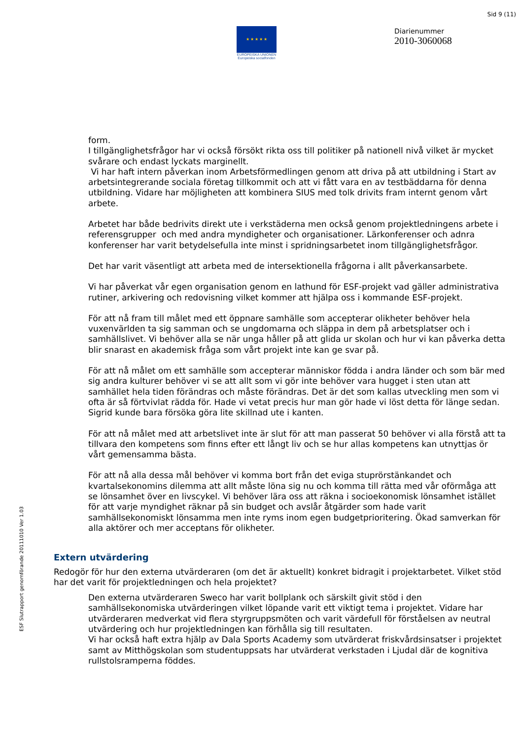Sid 9 (11)
★ ★ ★ ★ ★
EUROPEISKA UNIONEN
Europeiska socialfonden
Diarienummer
2010-3060068
ESF Slutrapport genomförande 20111010 Ver 1.03
form.
I tillgänglighetsfrågor har vi också försökt rikta oss till politiker på nationell nivå vilket är mycket svårare och endast lyckats marginellt.
Vi har haft intern påverkan inom Arbetsförmedlingen genom att driva på att utbildning i Start av arbetsintegrerande sociala företag tillkommit och att vi fått vara en av testbäddarna för denna utbildning. Vidare har möjligheten att kombinera SIUS med tolk drivits fram internt genom vårt arbete.
Arbetet har både bedrivits direkt ute i verkstäderna men också genom projektledningens arbete i referensgrupper och med andra myndigheter och organisationer. Lärkonferenser och adnra konferenser har varit betydelsefulla inte minst i spridningsarbetet inom tillgänglighetsfrågor.
Det har varit väsentligt att arbeta med de intersektionella frågorna i allt påverkansarbete.
Vi har påverkat vår egen organisation genom en lathund för ESF-projekt vad gäller administrativa rutiner, arkivering och redovisning vilket kommer att hjälpa oss i kommande ESF-projekt.
För att nå fram till målet med ett öppnare samhälle som accepterar olikheter behöver hela vuxenvärlden ta sig samman och se ungdomarna och släppa in dem på arbetsplatser och i samhällslivet. Vi behöver alla se när unga håller på att glida ur skolan och hur vi kan påverka detta blir snarast en akademisk fråga som vårt projekt inte kan ge svar på.
För att nå målet om ett samhälle som accepterar människor födda i andra länder och som bär med sig andra kulturer behöver vi se att allt som vi gör inte behöver vara hugget i sten utan att samhället hela tiden förändras och måste förändras. Det är det som kallas utveckling men som vi ofta är så förtvivlat rädda för. Hade vi vetat precis hur man gör hade vi löst detta för länge sedan. Sigrid kunde bara försöka göra lite skillnad ute i kanten.
För att nå målet med att arbetslivet inte är slut för att man passerat 50 behöver vi alla förstå att ta tillvara den kompetens som finns efter ett långt liv och se hur allas kompetens kan utnyttjas ör vårt gemensamma bästa.
För att nå alla dessa mål behöver vi komma bort från det eviga stuprörstänkandet och kvartalsekonomins dilemma att allt måste löna sig nu och komma till rätta med vår oförmåga att se lönsamhet över en livscykel. Vi behöver lära oss att räkna i socioekonomisk lönsamhet istället för att varje myndighet räknar på sin budget och avslår åtgärder som hade varit samhällsekonomiskt lönsamma men inte ryms inom egen budgetprioritering. Ökad samverkan för alla aktörer och mer acceptans för olikheter.
Extern utvärdering
Redogör för hur den externa utvärderaren (om det är aktuellt) konkret bidragit i projektarbetet. Vilket stöd har det varit för projektledningen och hela projektet?
Den externa utvärderaren Sweco har varit bollplank och särskilt givit stöd i den samhällsekonomiska utvärderingen vilket löpande varit ett viktigt tema i projektet. Vidare har utvärderaren medverkat vid flera styrgruppsmöten och varit värdefull för förståelsen av neutral utvärdering och hur projektledningen kan förhålla sig till resultaten.
Vi har också haft extra hjälp av Dala Sports Academy som utvärderat friskvårdsinsatser i projektet samt av Mitthögskolan som studentuppsats har utvärderat verkstaden i Ljudal där de kognitiva rullstolsramperna föddes.